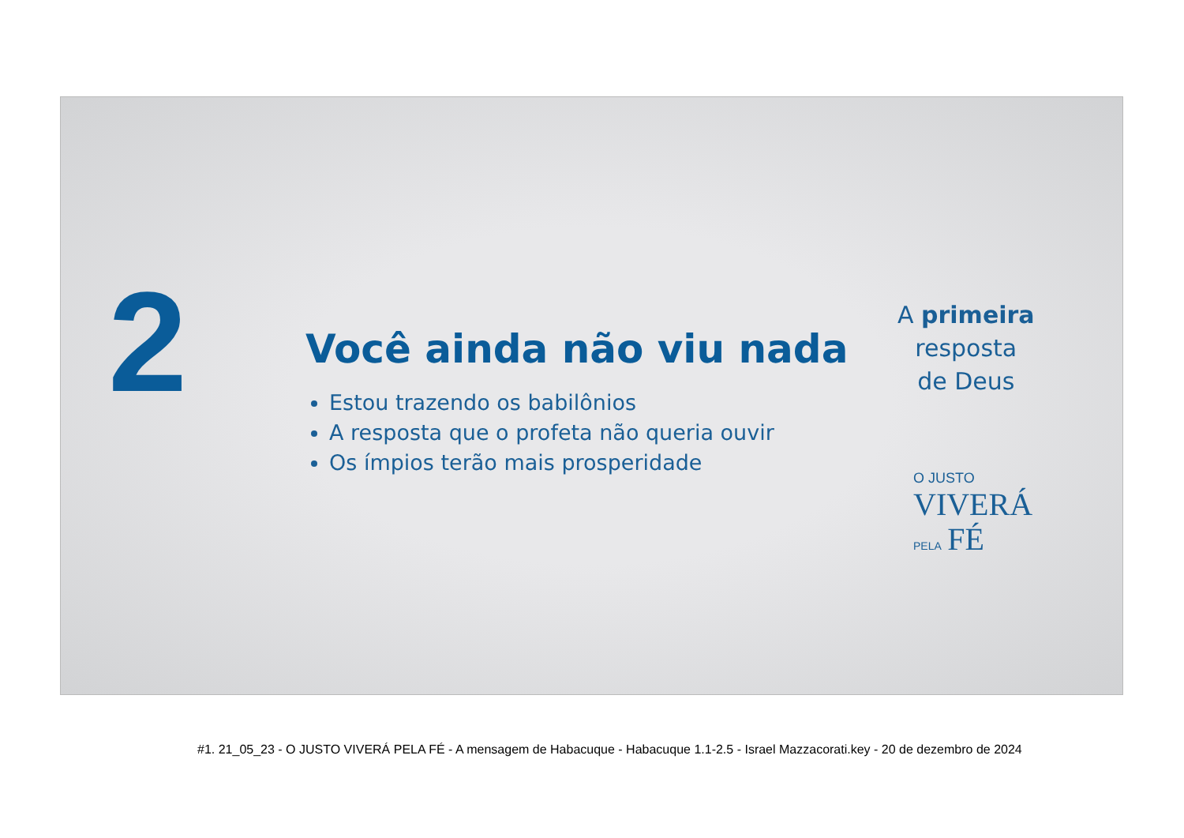2
Você ainda não viu nada
Estou trazendo os babilônios
A resposta que o profeta não queria ouvir
Os ímpios terão mais prosperidade
A primeira
resposta
de Deus
O JUSTO
VIVERÁ
PELA FÉ
#1. 21_05_23 - O JUSTO VIVERÁ PELA FÉ - A mensagem de Habacuque - Habacuque 1.1-2.5 - Israel Mazzacorati.key - 20 de dezembro de 2024